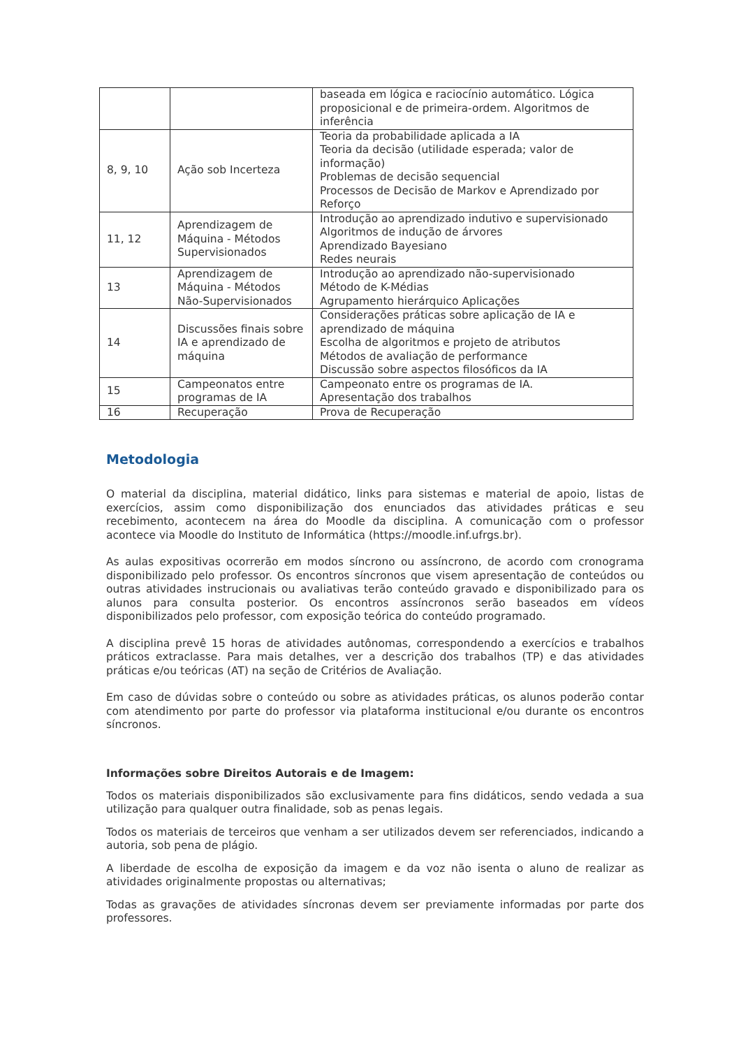| | | baseada em lógica e raciocínio automático. Lógica proposicional e de primeira-ordem. Algoritmos de inferência |
| 8, 9, 10 | Ação sob Incerteza | Teoria da probabilidade aplicada a IA Teoria da decisão (utilidade esperada; valor de informação) Problemas de decisão sequencial Processos de Decisão de Markov e Aprendizado por Reforço |
| 11, 12 | Aprendizagem de Máquina - Métodos Supervisionados | Introdução ao aprendizado indutivo e supervisionado Algoritmos de indução de árvores Aprendizado Bayesiano Redes neurais |
| 13 | Aprendizagem de Máquina - Métodos Não-Supervisionados | Introdução ao aprendizado não-supervisionado Método de K-Médias Agrupamento hierárquico Aplicações |
| 14 | Discussões finais sobre IA e aprendizado de máquina | Considerações práticas sobre aplicação de IA e aprendizado de máquina Escolha de algoritmos e projeto de atributos Métodos de avaliação de performance Discussão sobre aspectos filosóficos da IA |
| 15 | Campeonatos entre programas de IA | Campeonato entre os programas de IA. Apresentação dos trabalhos |
| 16 | Recuperação | Prova de Recuperação |
Metodologia
O material da disciplina, material didático, links para sistemas e material de apoio, listas de exercícios, assim como disponibilização dos enunciados das atividades práticas e seu recebimento, acontecem na área do Moodle da disciplina. A comunicação com o professor acontece via Moodle do Instituto de Informática (https://moodle.inf.ufrgs.br).
As aulas expositivas ocorrerão em modos síncrono ou assíncrono, de acordo com cronograma disponibilizado pelo professor. Os encontros síncronos que visem apresentação de conteúdos ou outras atividades instrucionais ou avaliativas terão conteúdo gravado e disponibilizado para os alunos para consulta posterior. Os encontros assíncronos serão baseados em vídeos disponibilizados pelo professor, com exposição teórica do conteúdo programado.
A disciplina prevê 15 horas de atividades autônomas, correspondendo a exercícios e trabalhos práticos extraclasse. Para mais detalhes, ver a descrição dos trabalhos (TP) e das atividades práticas e/ou teóricas (AT) na seção de Critérios de Avaliação.
Em caso de dúvidas sobre o conteúdo ou sobre as atividades práticas, os alunos poderão contar com atendimento por parte do professor via plataforma institucional e/ou durante os encontros síncronos.
Informações sobre Direitos Autorais e de Imagem:
Todos os materiais disponibilizados são exclusivamente para fins didáticos, sendo vedada a sua utilização para qualquer outra finalidade, sob as penas legais.
Todos os materiais de terceiros que venham a ser utilizados devem ser referenciados, indicando a autoria, sob pena de plágio.
A liberdade de escolha de exposição da imagem e da voz não isenta o aluno de realizar as atividades originalmente propostas ou alternativas;
Todas as gravações de atividades síncronas devem ser previamente informadas por parte dos professores.